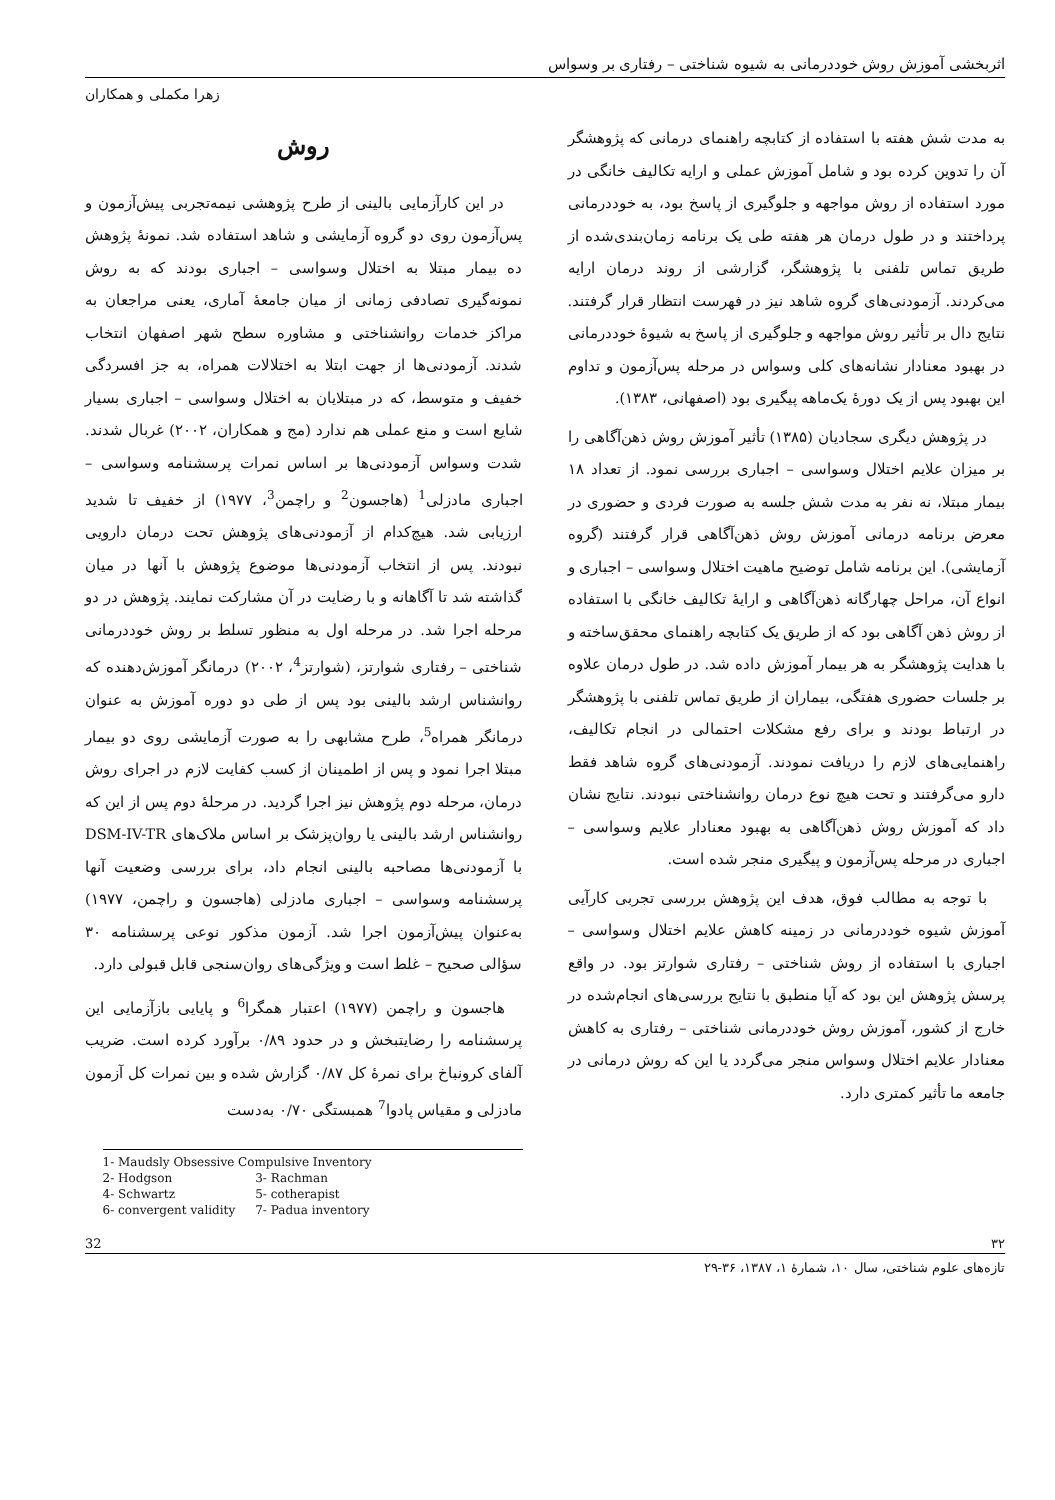اثربخشی آموزش روش خوددرمانی به شیوه شناختی – رفتاری بر وسواس
زهرا مکملی و همکاران
به مدت شش هفته با استفاده از کتابچه راهنمای درمانی که پژوهشگر آن را تدوین کرده بود و شامل آموزش عملی و ارایه تکالیف خانگی در مورد استفاده از روش مواجهه و جلوگیری از پاسخ بود، به خوددرمانی پرداختند و در طول درمان هر هفته طی یک برنامه زمان‌بندی‌شده از طریق تماس تلفنی با پژوهشگر، گزارشی از روند درمان ارایه می‌کردند. آزمودنی‌های گروه شاهد نیز در فهرست انتظار قرار گرفتند. نتایج دال بر تأثیر روش مواجهه و جلوگیری از پاسخ به شیوهٔ خوددرمانی در بهبود معنادار نشانه‌های کلی وسواس در مرحله پس‌آزمون و تداوم این بهبود پس از یک دورهٔ یک‌ماهه پیگیری بود (اصفهانی، ۱۳۸۳).
در پژوهش دیگری سجادیان (۱۳۸۵) تأثیر آموزش روش ذهن‌آگاهی را بر میزان علایم اختلال وسواسی – اجباری بررسی نمود. از تعداد ۱۸ بیمار مبتلا، نه نفر به مدت شش جلسه به صورت فردی و حضوری در معرض برنامه درمانی آموزش روش ذهن‌آگاهی قرار گرفتند (گروه آزمایشی). این برنامه شامل توضیح ماهیت اختلال وسواسی – اجباری و انواع آن، مراحل چهارگانه ذهن‌آگاهی و ارایهٔ تکالیف خانگی با استفاده از روش ذهن آگاهی بود که از طریق یک کتابچه راهنمای محقق‌ساخته و با هدایت پژوهشگر به هر بیمار آموزش داده شد. در طول درمان علاوه بر جلسات حضوری هفتگی، بیماران از طریق تماس تلفنی با پژوهشگر در ارتباط بودند و برای رفع مشکلات احتمالی در انجام تکالیف، راهنمایی‌های لازم را دریافت نمودند. آزمودنی‌های گروه شاهد فقط دارو می‌گرفتند و تحت هیچ نوع درمان روانشناختی نبودند. نتایج نشان داد که آموزش روش ذهن‌آگاهی به بهبود معنادار علایم وسواسی – اجباری در مرحله پس‌آزمون و پیگیری منجر شده است.
با توجه به مطالب فوق، هدف این پژوهش بررسی تجربی کارآیی آموزش شیوه خوددرمانی در زمینه کاهش علایم اختلال وسواسی – اجباری با استفاده از روش شناختی – رفتاری شوارتز بود. در واقع پرسش پژوهش این بود که آیا منطبق با نتایج بررسی‌های انجام‌شده در خارج از کشور، آموزش روش خوددرمانی شناختی – رفتاری به کاهش معنادار علایم اختلال وسواس منجر می‌گردد یا این که روش درمانی در جامعه ما تأثیر کمتری دارد.
روش
در این کارآزمایی بالینی از طرح پژوهشی نیمه‌تجربی پیش‌آزمون و پس‌آزمون روی دو گروه آزمایشی و شاهد استفاده شد. نمونهٔ پژوهش ده بیمار مبتلا به اختلال وسواسی – اجباری بودند که به روش نمونه‌گیری تصادفی زمانی از میان جامعهٔ آماری، یعنی مراجعان به مراکز خدمات روانشناختی و مشاوره سطح شهر اصفهان انتخاب شدند. آزمودنی‌ها از جهت ابتلا به اختلالات همراه، به جز افسردگی خفیف و متوسط، که در مبتلایان به اختلال وسواسی – اجباری بسیار شایع است و منع عملی هم ندارد (مج و همکاران، ۲۰۰۲) غربال شدند. شدت وسواس آزمودنی‌ها بر اساس نمرات پرسشنامه وسواسی – اجباری مادزلی<sup>1</sup> (هاجسون<sup>2</sup> و راچمن<sup>3</sup>، ۱۹۷۷) از خفیف تا شدید ارزیابی شد. هیچ‌کدام از آزمودنی‌های پژوهش تحت درمان دارویی نبودند. پس از انتخاب آزمودنی‌ها موضوع پژوهش با آنها در میان گذاشته شد تا آگاهانه و با رضایت در آن مشارکت نمایند. پژوهش در دو مرحله اجرا شد. در مرحله اول به منظور تسلط بر روش خوددرمانی شناختی – رفتاری شوارتز، (شوارتز<sup>4</sup>، ۲۰۰۲) درمانگر آموزش‌دهنده که روانشناس ارشد بالینی بود پس از طی دو دوره آموزش به عنوان درمانگر همراه<sup>5</sup>، طرح مشابهی را به صورت آزمایشی روی دو بیمار مبتلا اجرا نمود و پس از اطمینان از کسب کفایت لازم در اجرای روش درمان، مرحله دوم پژوهش نیز اجرا گردید. در مرحلهٔ دوم پس از این که روانشناس ارشد بالینی یا روان‌پزشک بر اساس ملاک‌های DSM-IV-TR با آزمودنی‌ها مصاحبه بالینی انجام داد، برای بررسی وضعیت آنها پرسشنامه وسواسی – اجباری مادزلی (هاجسون و راچمن، ۱۹۷۷) به‌عنوان پیش‌آزمون اجرا شد. آزمون مذکور نوعی پرسشنامه ۳۰ سؤالی صحیح – غلط است و ویژگی‌های روان‌سنجی قابل قبولی دارد.
هاجسون و راچمن (۱۹۷۷) اعتبار همگرا<sup>6</sup> و پایایی بازآزمایی این پرسشنامه را رضایتبخش و در حدود ۰/۸۹ برآورد کرده است. ضریب آلفای کرونباخ برای نمرهٔ کل ۰/۸۷ گزارش شده و بین نمرات کل آزمون مادزلی و مقیاس پادوا<sup>7</sup> همبستگی ۰/۷۰ به‌دست
1- Maudsly Obsessive Compulsive Inventory
| 2- Hodgson | 3- Rachman |
| 4- Schwartz | 5- cotherapist |
| 6- convergent validity | 7- Padua inventory |
۳۲ 32
تازه‌های علوم شناختی، سال ۱۰، شمارهٔ ۱، ۱۳۸۷، ۳۶-۲۹